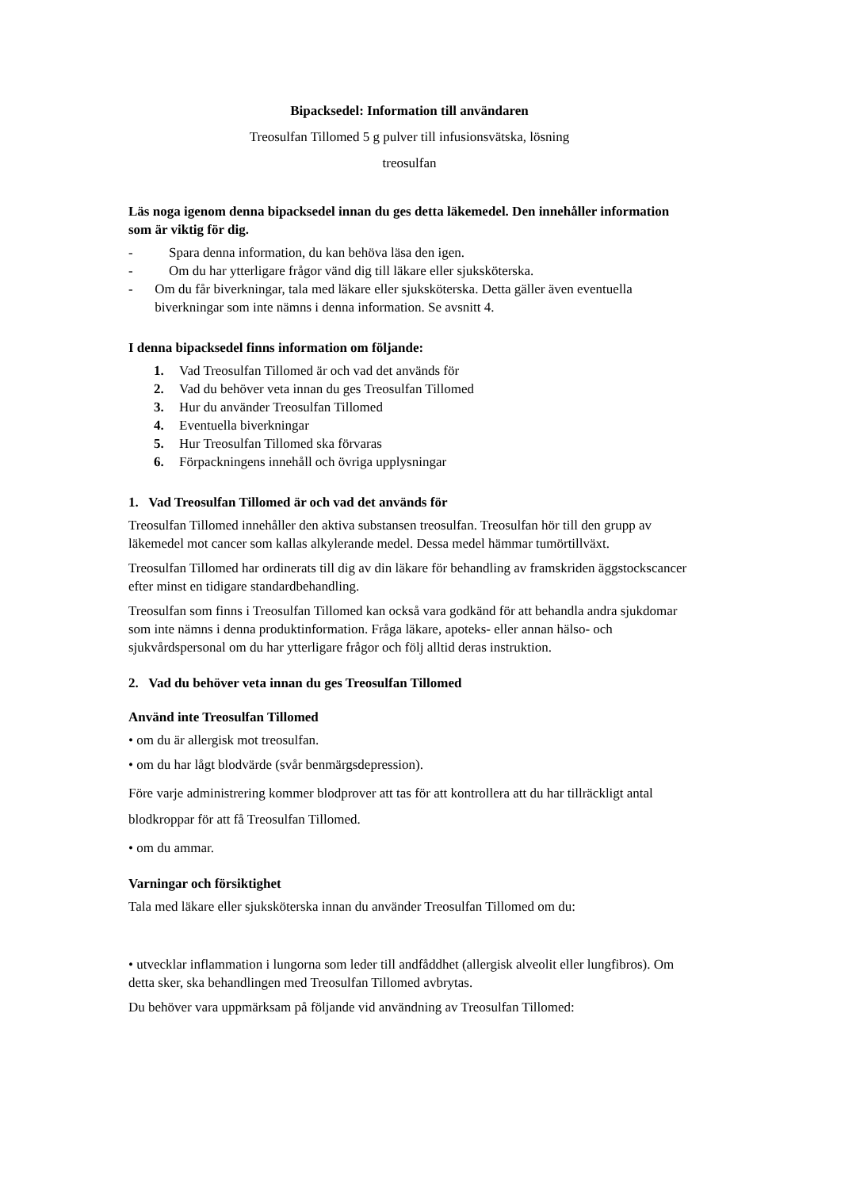Bipacksedel: Information till användaren
Treosulfan Tillomed 5 g pulver till infusionsvätska, lösning
treosulfan
Läs noga igenom denna bipacksedel innan du ges detta läkemedel. Den innehåller information som är viktig för dig.
- Spara denna information, du kan behöva läsa den igen.
- Om du har ytterligare frågor vänd dig till läkare eller sjuksköterska.
- Om du får biverkningar, tala med läkare eller sjuksköterska. Detta gäller även eventuella biverkningar som inte nämns i denna information. Se avsnitt 4.
I denna bipacksedel finns information om följande:
1. Vad Treosulfan Tillomed är och vad det används för
2. Vad du behöver veta innan du ges Treosulfan Tillomed
3. Hur du använder Treosulfan Tillomed
4. Eventuella biverkningar
5. Hur Treosulfan Tillomed ska förvaras
6. Förpackningens innehåll och övriga upplysningar
1. Vad Treosulfan Tillomed är och vad det används för
Treosulfan Tillomed innehåller den aktiva substansen treosulfan. Treosulfan hör till den grupp av läkemedel mot cancer som kallas alkylerande medel. Dessa medel hämmar tumörtillväxt.
Treosulfan Tillomed har ordinerats till dig av din läkare för behandling av framskriden äggstockscancer efter minst en tidigare standardbehandling.
Treosulfan som finns i Treosulfan Tillomed kan också vara godkänd för att behandla andra sjukdomar som inte nämns i denna produktinformation. Fråga läkare, apoteks- eller annan hälso- och sjukvårdspersonal om du har ytterligare frågor och följ alltid deras instruktion.
2. Vad du behöver veta innan du ges Treosulfan Tillomed
Använd inte Treosulfan Tillomed
• om du är allergisk mot treosulfan.
• om du har lågt blodvärde (svår benmärgsdepression).
Före varje administrering kommer blodprover att tas för att kontrollera att du har tillräckligt antal blodkroppar för att få Treosulfan Tillomed.
• om du ammar.
Varningar och försiktighet
Tala med läkare eller sjuksköterska innan du använder Treosulfan Tillomed om du:
• utvecklar inflammation i lungorna som leder till andfåddhet (allergisk alveolit eller lungfibros). Om detta sker, ska behandlingen med Treosulfan Tillomed avbrytas.
Du behöver vara uppmärksam på följande vid användning av Treosulfan Tillomed: